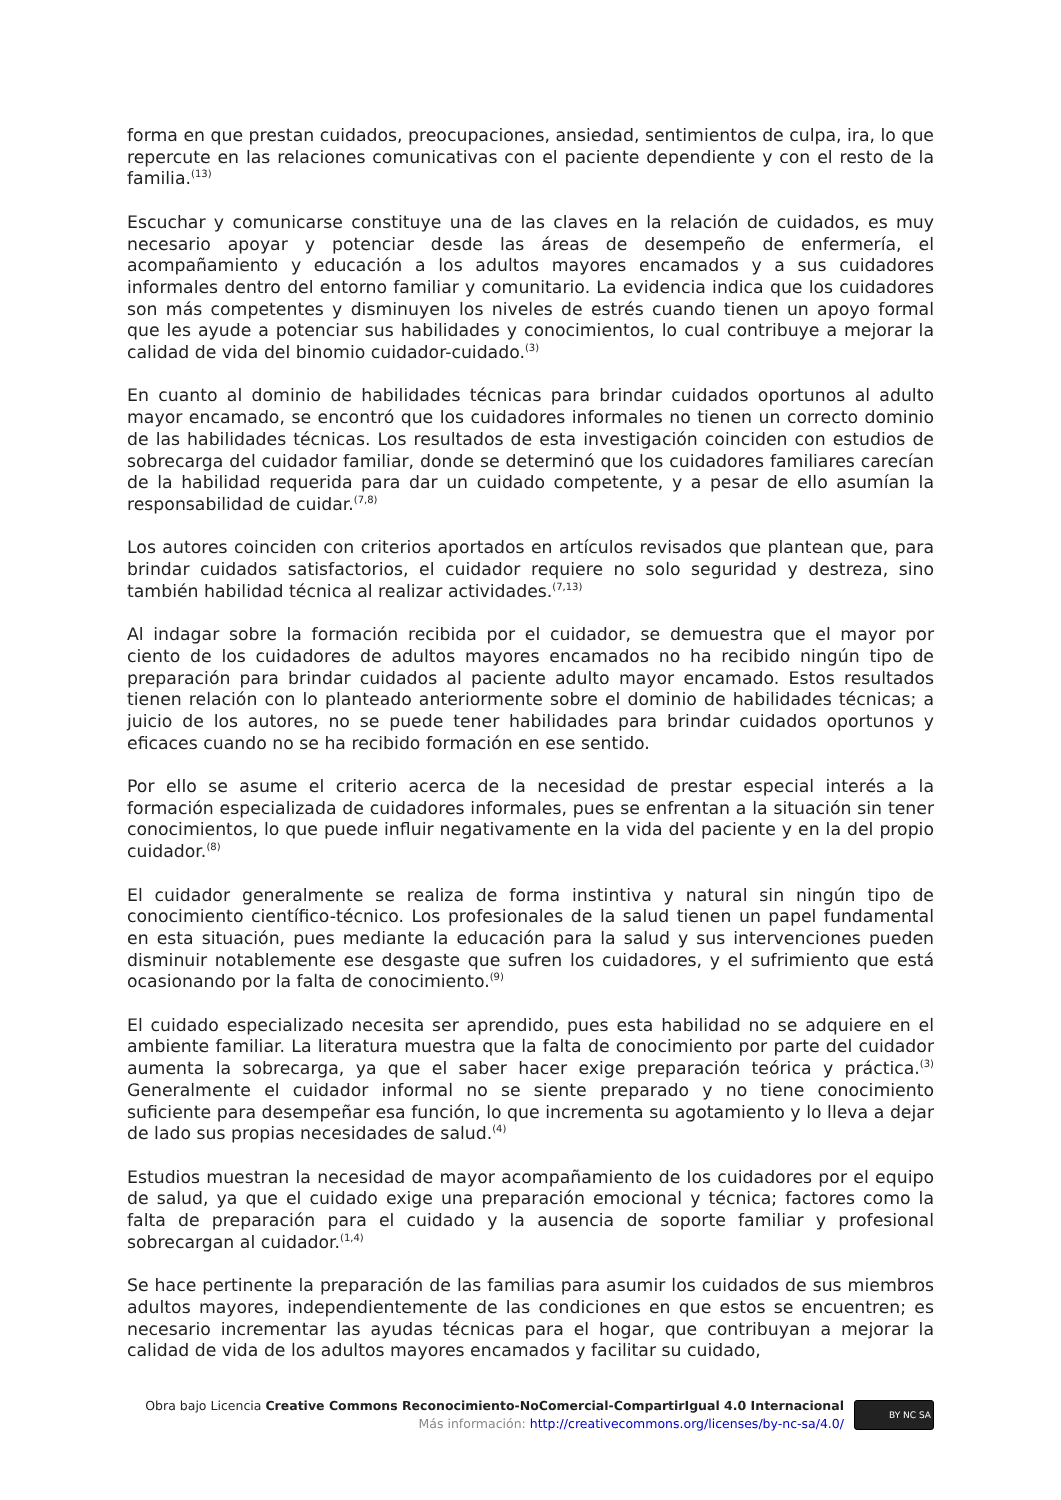forma en que prestan cuidados, preocupaciones, ansiedad, sentimientos de culpa, ira, lo que repercute en las relaciones comunicativas con el paciente dependiente y con el resto de la familia.<sup>(13)</sup>
Escuchar y comunicarse constituye una de las claves en la relación de cuidados, es muy necesario apoyar y potenciar desde las áreas de desempeño de enfermería, el acompañamiento y educación a los adultos mayores encamados y a sus cuidadores informales dentro del entorno familiar y comunitario. La evidencia indica que los cuidadores son más competentes y disminuyen los niveles de estrés cuando tienen un apoyo formal que les ayude a potenciar sus habilidades y conocimientos, lo cual contribuye a mejorar la calidad de vida del binomio cuidador-cuidado.<sup>(3)</sup>
En cuanto al dominio de habilidades técnicas para brindar cuidados oportunos al adulto mayor encamado, se encontró que los cuidadores informales no tienen un correcto dominio de las habilidades técnicas. Los resultados de esta investigación coinciden con estudios de sobrecarga del cuidador familiar, donde se determinó que los cuidadores familiares carecían de la habilidad requerida para dar un cuidado competente, y a pesar de ello asumían la responsabilidad de cuidar.<sup>(7,8)</sup>
Los autores coinciden con criterios aportados en artículos revisados que plantean que, para brindar cuidados satisfactorios, el cuidador requiere no solo seguridad y destreza, sino también habilidad técnica al realizar actividades.<sup>(7,13)</sup>
Al indagar sobre la formación recibida por el cuidador, se demuestra que el mayor por ciento de los cuidadores de adultos mayores encamados no ha recibido ningún tipo de preparación para brindar cuidados al paciente adulto mayor encamado. Estos resultados tienen relación con lo planteado anteriormente sobre el dominio de habilidades técnicas; a juicio de los autores, no se puede tener habilidades para brindar cuidados oportunos y eficaces cuando no se ha recibido formación en ese sentido.
Por ello se asume el criterio acerca de la necesidad de prestar especial interés a la formación especializada de cuidadores informales, pues se enfrentan a la situación sin tener conocimientos, lo que puede influir negativamente en la vida del paciente y en la del propio cuidador.<sup>(8)</sup>
El cuidador generalmente se realiza de forma instintiva y natural sin ningún tipo de conocimiento científico-técnico. Los profesionales de la salud tienen un papel fundamental en esta situación, pues mediante la educación para la salud y sus intervenciones pueden disminuir notablemente ese desgaste que sufren los cuidadores, y el sufrimiento que está ocasionando por la falta de conocimiento.<sup>(9)</sup>
El cuidado especializado necesita ser aprendido, pues esta habilidad no se adquiere en el ambiente familiar. La literatura muestra que la falta de conocimiento por parte del cuidador aumenta la sobrecarga, ya que el saber hacer exige preparación teórica y práctica.<sup>(3)</sup> Generalmente el cuidador informal no se siente preparado y no tiene conocimiento suficiente para desempeñar esa función, lo que incrementa su agotamiento y lo lleva a dejar de lado sus propias necesidades de salud.<sup>(4)</sup>
Estudios muestran la necesidad de mayor acompañamiento de los cuidadores por el equipo de salud, ya que el cuidado exige una preparación emocional y técnica; factores como la falta de preparación para el cuidado y la ausencia de soporte familiar y profesional sobrecargan al cuidador.<sup>(1,4)</sup>
Se hace pertinente la preparación de las familias para asumir los cuidados de sus miembros adultos mayores, independientemente de las condiciones en que estos se encuentren; es necesario incrementar las ayudas técnicas para el hogar, que contribuyan a mejorar la calidad de vida de los adultos mayores encamados y facilitar su cuidado,
Obra bajo Licencia Creative Commons Reconocimiento-NoComercial-CompartirIgual 4.0 Internacional
Más información: http://creativecommons.org/licenses/by-nc-sa/4.0/
BY NC SA